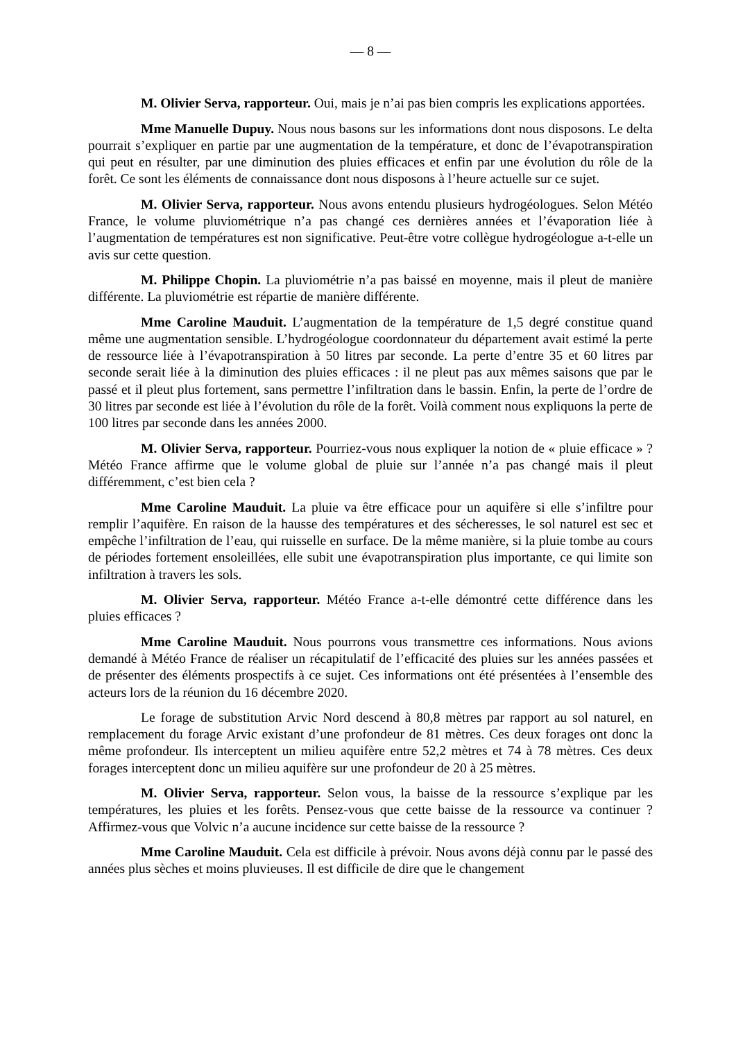— 8 —
M. Olivier Serva, rapporteur. Oui, mais je n’ai pas bien compris les explications apportées.
Mme Manuelle Dupuy. Nous nous basons sur les informations dont nous disposons. Le delta pourrait s’expliquer en partie par une augmentation de la température, et donc de l’évapotranspiration qui peut en résulter, par une diminution des pluies efficaces et enfin par une évolution du rôle de la forêt. Ce sont les éléments de connaissance dont nous disposons à l’heure actuelle sur ce sujet.
M. Olivier Serva, rapporteur. Nous avons entendu plusieurs hydrogéologues. Selon Météo France, le volume pluviométrique n’a pas changé ces dernières années et l’évaporation liée à l’augmentation de températures est non significative. Peut-être votre collègue hydrogéologue a-t-elle un avis sur cette question.
M. Philippe Chopin. La pluviométrie n’a pas baissé en moyenne, mais il pleut de manière différente. La pluviométrie est répartie de manière différente.
Mme Caroline Mauduit. L’augmentation de la température de 1,5 degré constitue quand même une augmentation sensible. L’hydrogéologue coordonnateur du département avait estimé la perte de ressource liée à l’évapotranspiration à 50 litres par seconde. La perte d’entre 35 et 60 litres par seconde serait liée à la diminution des pluies efficaces : il ne pleut pas aux mêmes saisons que par le passé et il pleut plus fortement, sans permettre l’infiltration dans le bassin. Enfin, la perte de l’ordre de 30 litres par seconde est liée à l’évolution du rôle de la forêt. Voilà comment nous expliquons la perte de 100 litres par seconde dans les années 2000.
M. Olivier Serva, rapporteur. Pourriez-vous nous expliquer la notion de « pluie efficace » ? Météo France affirme que le volume global de pluie sur l’année n’a pas changé mais il pleut différemment, c’est bien cela ?
Mme Caroline Mauduit. La pluie va être efficace pour un aquifère si elle s’infiltre pour remplir l’aquifère. En raison de la hausse des températures et des sécheresses, le sol naturel est sec et empêche l’infiltration de l’eau, qui ruisselle en surface. De la même manière, si la pluie tombe au cours de périodes fortement ensoleillées, elle subit une évapotranspiration plus importante, ce qui limite son infiltration à travers les sols.
M. Olivier Serva, rapporteur. Météo France a-t-elle démontré cette différence dans les pluies efficaces ?
Mme Caroline Mauduit. Nous pourrons vous transmettre ces informations. Nous avions demandé à Météo France de réaliser un récapitulatif de l’efficacité des pluies sur les années passées et de présenter des éléments prospectifs à ce sujet. Ces informations ont été présentées à l’ensemble des acteurs lors de la réunion du 16 décembre 2020.
Le forage de substitution Arvic Nord descend à 80,8 mètres par rapport au sol naturel, en remplacement du forage Arvic existant d’une profondeur de 81 mètres. Ces deux forages ont donc la même profondeur. Ils interceptent un milieu aquifère entre 52,2 mètres et 74 à 78 mètres. Ces deux forages interceptent donc un milieu aquifère sur une profondeur de 20 à 25 mètres.
M. Olivier Serva, rapporteur. Selon vous, la baisse de la ressource s’explique par les températures, les pluies et les forêts. Pensez-vous que cette baisse de la ressource va continuer ? Affirmez-vous que Volvic n’a aucune incidence sur cette baisse de la ressource ?
Mme Caroline Mauduit. Cela est difficile à prévoir. Nous avons déjà connu par le passé des années plus sèches et moins pluvieuses. Il est difficile de dire que le changement